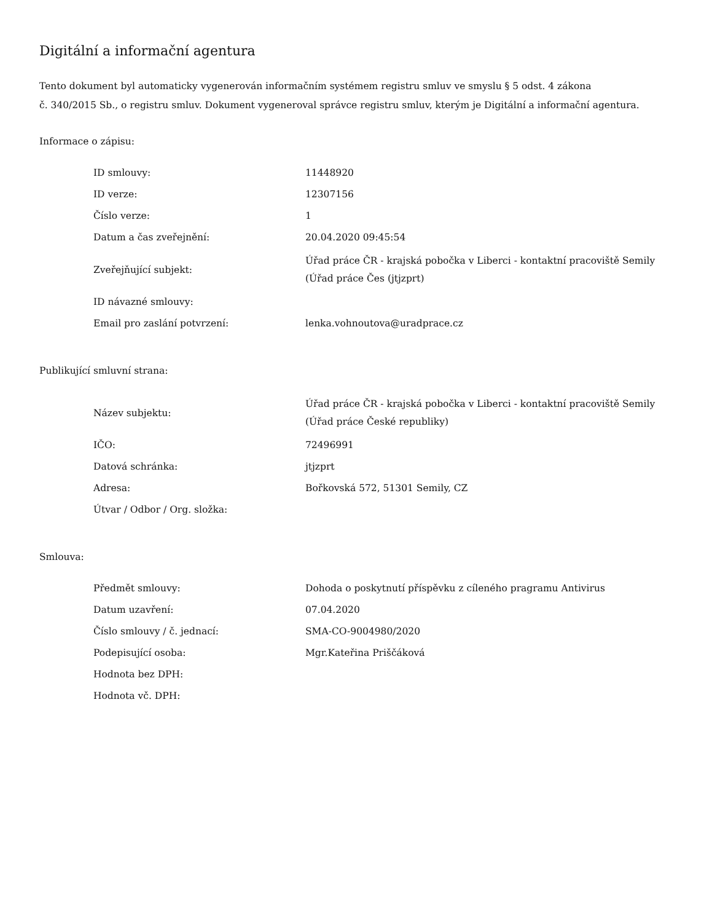Digitální a informační agentura
Tento dokument byl automaticky vygenerován informačním systémem registru smluv ve smyslu § 5 odst. 4 zákona
č. 340/2015 Sb., o registru smluv. Dokument vygeneroval správce registru smluv, kterým je Digitální a informační agentura.
Informace o zápisu:
| ID smlouvy: | 11448920 |
| ID verze: | 12307156 |
| Číslo verze: | 1 |
| Datum a čas zveřejnění: | 20.04.2020 09:45:54 |
| Zveřejňující subjekt: | Úřad práce ČR - krajská pobočka v Liberci - kontaktní pracoviště Semily (Úřad práce Čes (jtjzprt) |
| ID návazné smlouvy: | |
| Email pro zaslání potvrzení: | lenka.vohnoutova@uradprace.cz |
Publikující smluvní strana:
| Název subjektu: | Úřad práce ČR - krajská pobočka v Liberci - kontaktní pracoviště Semily (Úřad práce České republiky) |
| IČO: | 72496991 |
| Datová schránka: | jtjzprt |
| Adresa: | Bořkovská 572, 51301 Semily, CZ |
| Útvar / Odbor / Org. složka: | |
Smlouva:
| Předmět smlouvy: | Dohoda o poskytnutí příspěvku z cíleného pragramu Antivirus |
| Datum uzavření: | 07.04.2020 |
| Číslo smlouvy / č. jednací: | SMA-CO-9004980/2020 |
| Podepisující osoba: | Mgr.Kateřina Priščáková |
| Hodnota bez DPH: | |
| Hodnota vč. DPH: | |